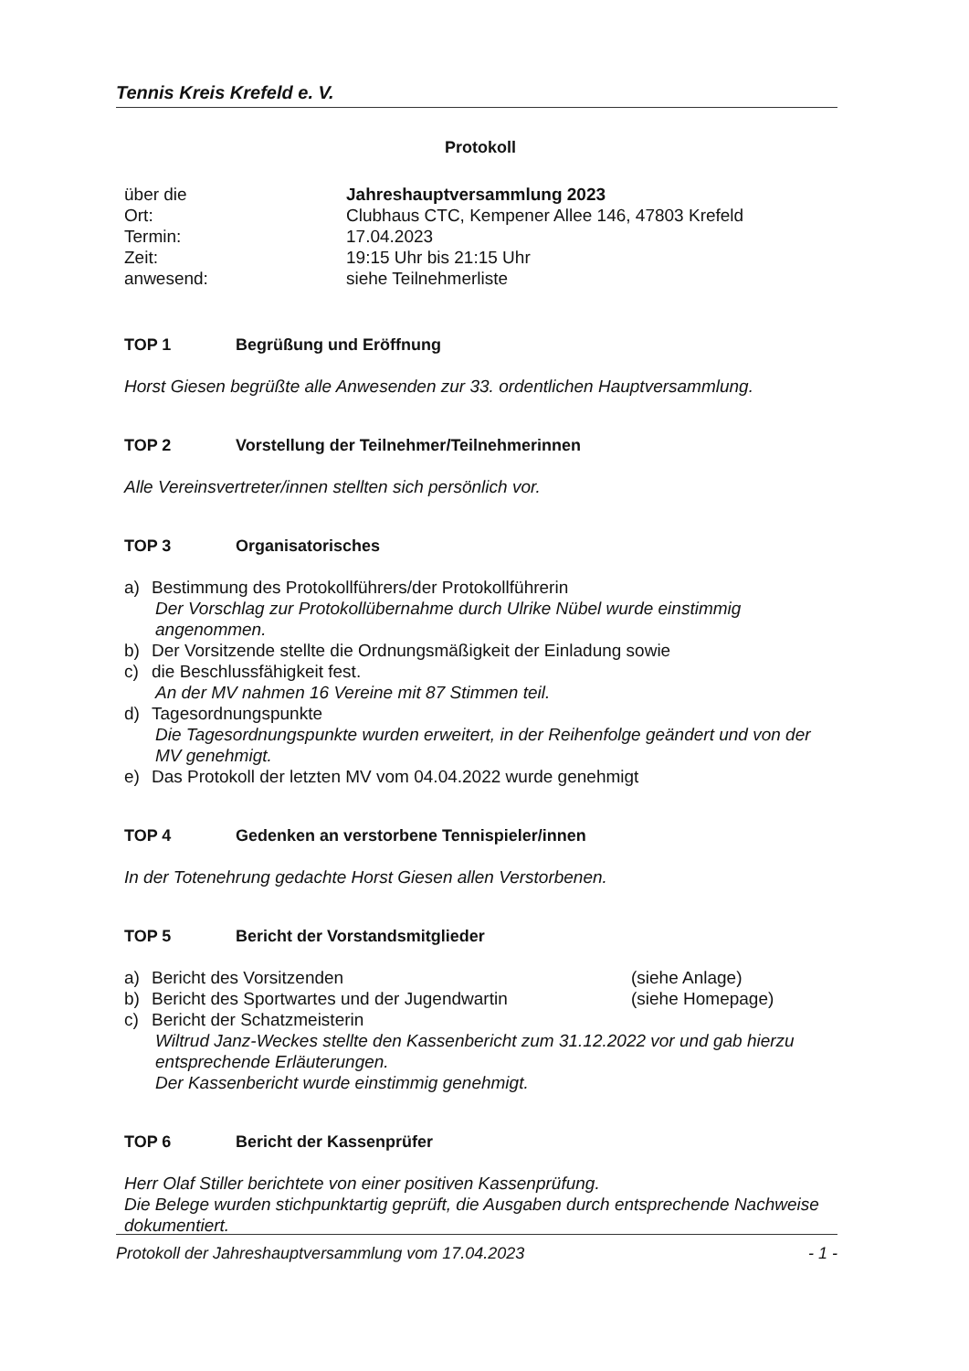Tennis Kreis Krefeld e. V.
Protokoll
über die Jahreshauptversammlung 2023
Ort: Clubhaus CTC, Kempener Allee 146, 47803 Krefeld
Termin: 17.04.2023
Zeit: 19:15 Uhr bis 21:15 Uhr
anwesend: siehe Teilnehmerliste
TOP 1 Begrüßung und Eröffnung
Horst Giesen begrüßte alle Anwesenden zur 33. ordentlichen Hauptversammlung.
TOP 2 Vorstellung der Teilnehmer/Teilnehmerinnen
Alle Vereinsvertreter/innen stellten sich persönlich vor.
TOP 3 Organisatorisches
a) Bestimmung des Protokollführers/der Protokollführerin
Der Vorschlag zur Protokollübernahme durch Ulrike Nübel wurde einstimmig angenommen.
b) Der Vorsitzende stellte die Ordnungsmäßigkeit der Einladung sowie
c) die Beschlussfähigkeit fest.
An der MV nahmen 16 Vereine mit 87 Stimmen teil.
d) Tagesordnungspunkte
Die Tagesordnungspunkte wurden erweitert, in der Reihenfolge geändert und von der MV genehmigt.
e) Das Protokoll der letzten MV vom 04.04.2022 wurde genehmigt
TOP 4 Gedenken an verstorbene Tennispieler/innen
In der Totenehrung gedachte Horst Giesen allen Verstorbenen.
TOP 5 Bericht der Vorstandsmitglieder
a) Bericht des Vorsitzenden (siehe Anlage)
b) Bericht des Sportwartes und der Jugendwartin (siehe Homepage)
c) Bericht der Schatzmeisterin
Wiltrud Janz-Weckes stellte den Kassenbericht zum 31.12.2022 vor und gab hierzu entsprechende Erläuterungen.
Der Kassenbericht wurde einstimmig genehmigt.
TOP 6 Bericht der Kassenprüfer
Herr Olaf Stiller berichtete von einer positiven Kassenprüfung.
Die Belege wurden stichpunktartig geprüft, die Ausgaben durch entsprechende Nachweise dokumentiert.
Protokoll der Jahreshauptversammlung vom 17.04.2023 - 1 -